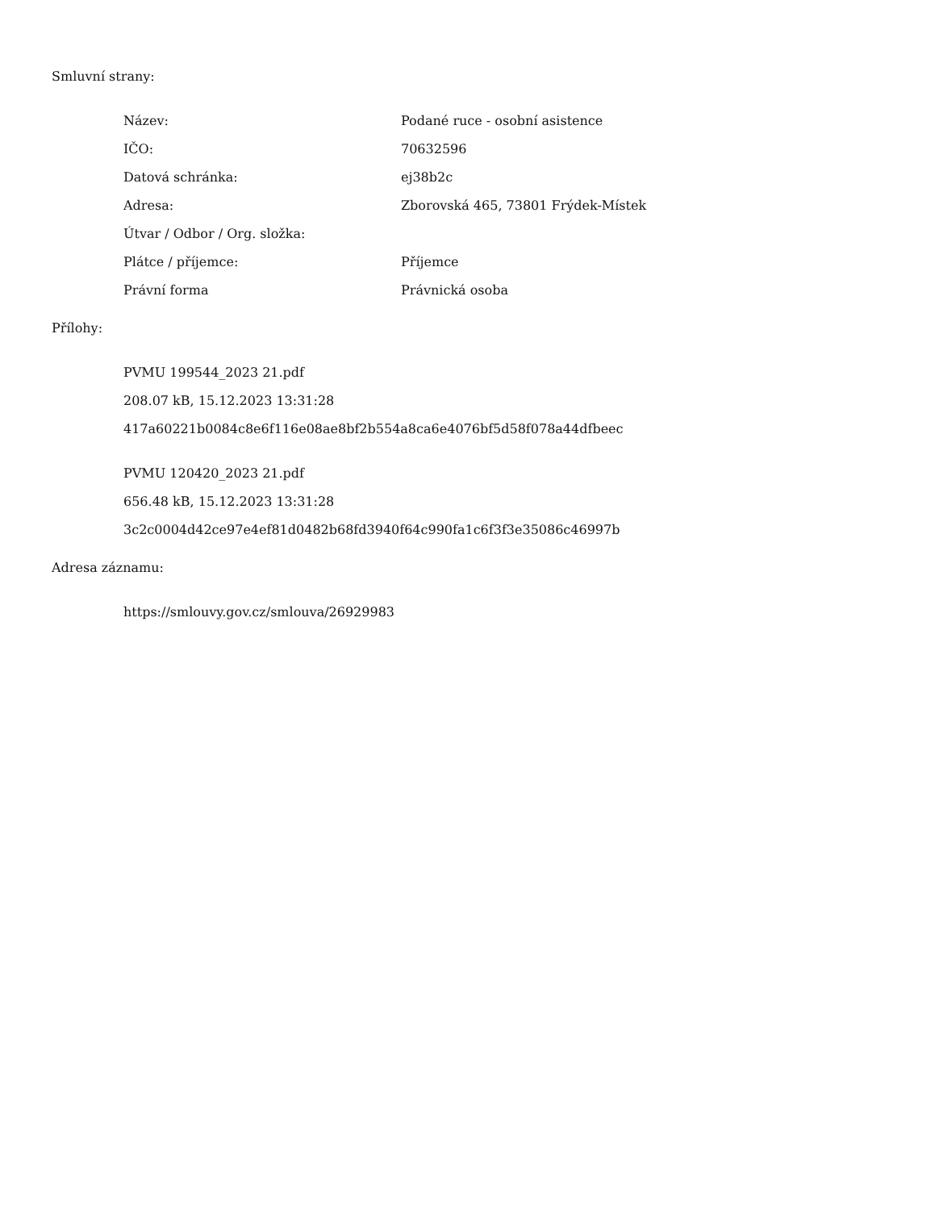Smluvní strany:
| Název: | Podané ruce - osobní asistence |
| IČO: | 70632596 |
| Datová schránka: | ej38b2c |
| Adresa: | Zborovská 465, 73801 Frýdek-Místek |
| Útvar / Odbor / Org. složka: | |
| Plátce / příjemce: | Příjemce |
| Právní forma | Právnická osoba |
Přílohy:
PVMU 199544_2023 21.pdf
208.07 kB, 15.12.2023 13:31:28
417a60221b0084c8e6f116e08ae8bf2b554a8ca6e4076bf5d58f078a44dfbeec
PVMU 120420_2023 21.pdf
656.48 kB, 15.12.2023 13:31:28
3c2c0004d42ce97e4ef81d0482b68fd3940f64c990fa1c6f3f3e35086c46997b
Adresa záznamu:
https://smlouvy.gov.cz/smlouva/26929983